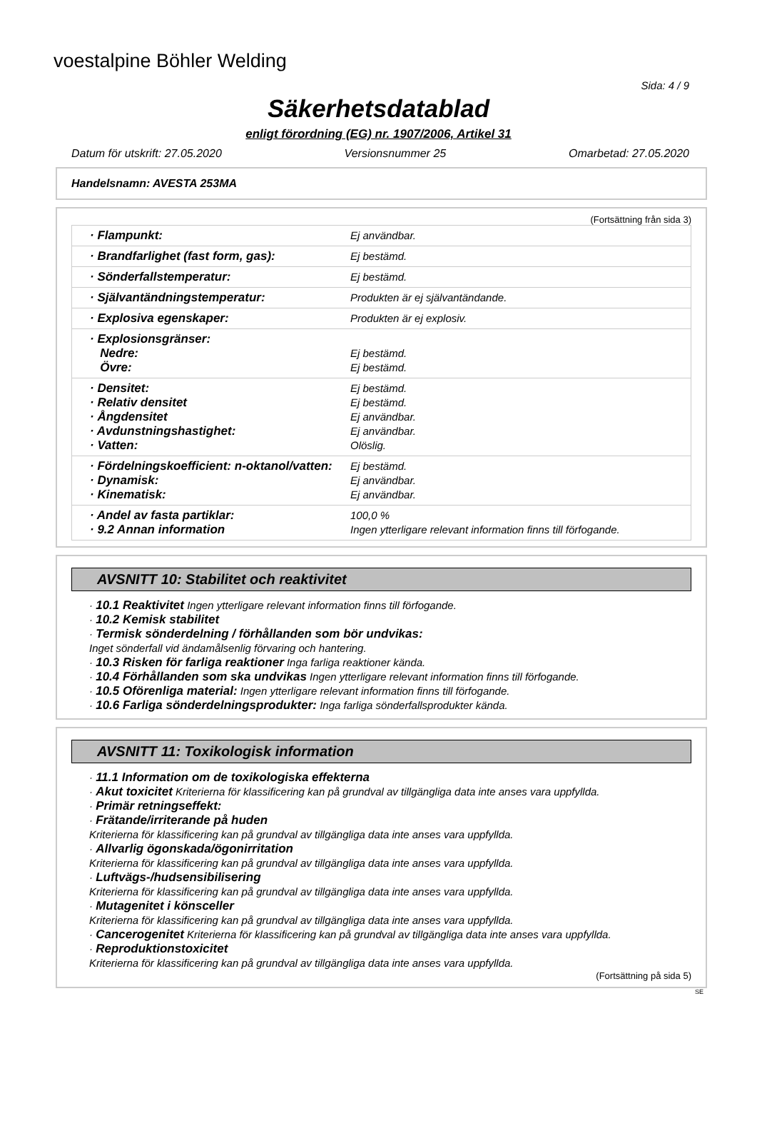voestalpine Böhler Welding
Sida: 4 / 9
Säkerhetsdatablad
enligt förordning (EG) nr. 1907/2006, Artikel 31
Datum för utskrift: 27.05.2020 Versionsnummer 25 Omarbetad: 27.05.2020
Handelsnamn: AVESTA 253MA
(Fortsättning från sida 3)
| · Flampunkt: | Ej användbar. |
| · Brandfarlighet (fast form, gas): | Ej bestämd. |
| · Sönderfallstemperatur: | Ej bestämd. |
| · Självantändningstemperatur: | Produkten är ej självantändande. |
| · Explosiva egenskaper: | Produkten är ej explosiv. |
| · Explosionsgränser: Nedre: Övre: | Ej bestämd. Ej bestämd. |
| · Densitet: · Relativ densitet · Ångdensitet · Avdunstningshastighet: · Vatten: | Ej bestämd. Ej bestämd. Ej användbar. Ej användbar. Olöslig. |
| · Fördelningskoefficient: n-oktanol/vatten: · Dynamisk: · Kinematisk: | Ej bestämd. Ej användbar. Ej användbar. |
| · Andel av fasta partiklar: · 9.2 Annan information | 100,0 % Ingen ytterligare relevant information finns till förfogande. |
AVSNITT 10: Stabilitet och reaktivitet
· 10.1 Reaktivitet Ingen ytterligare relevant information finns till förfogande.
· 10.2 Kemisk stabilitet
· Termisk sönderdelning / förhållanden som bör undvikas:
Inget sönderfall vid ändamålsenlig förvaring och hantering.
· 10.3 Risken för farliga reaktioner Inga farliga reaktioner kända.
· 10.4 Förhållanden som ska undvikas Ingen ytterligare relevant information finns till förfogande.
· 10.5 Oförenliga material: Ingen ytterligare relevant information finns till förfogande.
· 10.6 Farliga sönderdelningsprodukter: Inga farliga sönderfallsprodukter kända.
AVSNITT 11: Toxikologisk information
· 11.1 Information om de toxikologiska effekterna
· Akut toxicitet Kriterierna för klassificering kan på grundval av tillgängliga data inte anses vara uppfyllda.
· Primär retningseffekt:
· Frätande/irriterande på huden
Kriterierna för klassificering kan på grundval av tillgängliga data inte anses vara uppfyllda.
· Allvarlig ögonskada/ögonirritation
Kriterierna för klassificering kan på grundval av tillgängliga data inte anses vara uppfyllda.
· Luftvägs-/hudsensibilisering
Kriterierna för klassificering kan på grundval av tillgängliga data inte anses vara uppfyllda.
· Mutagenitet i könsceller
Kriterierna för klassificering kan på grundval av tillgängliga data inte anses vara uppfyllda.
· Cancerogenitet Kriterierna för klassificering kan på grundval av tillgängliga data inte anses vara uppfyllda.
· Reproduktionstoxicitet
Kriterierna för klassificering kan på grundval av tillgängliga data inte anses vara uppfyllda.
(Fortsättning på sida 5)
SE